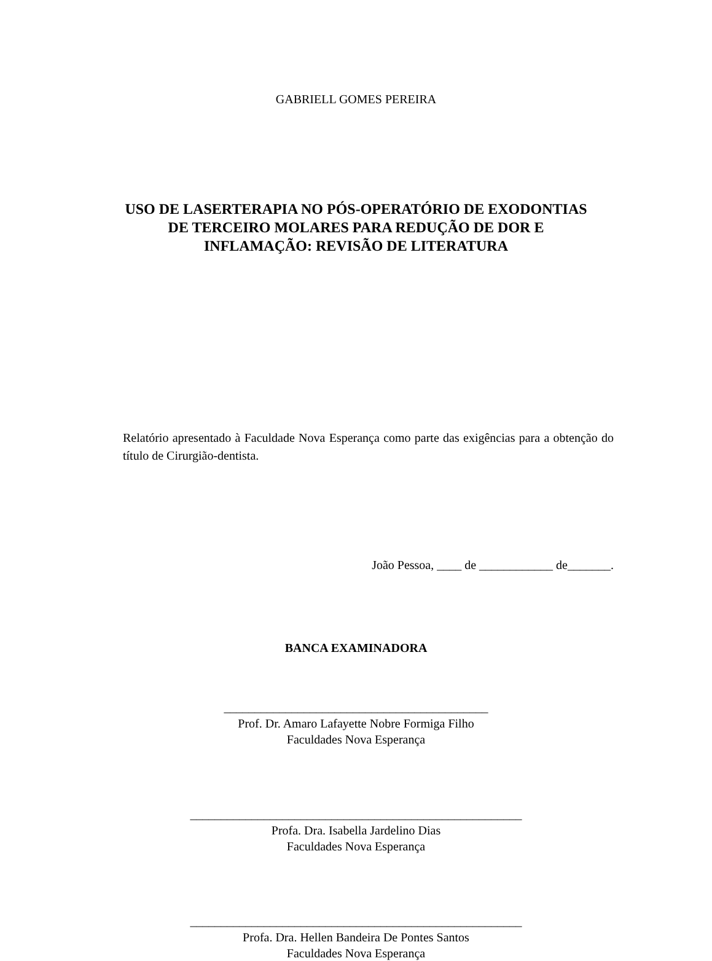GABRIELL GOMES PEREIRA
USO DE LASERTERAPIA NO PÓS-OPERATÓRIO DE EXODONTIAS
DE TERCEIRO MOLARES PARA REDUÇÃO DE DOR E
INFLAMAÇÃO: REVISÃO DE LITERATURA
Relatório apresentado à Faculdade Nova Esperança como parte das exigências para a obtenção do título de Cirurgião-dentista.
João Pessoa, ____ de ____________ de_______.
BANCA EXAMINADORA
___________________________________________
Prof. Dr. Amaro Lafayette Nobre Formiga Filho
Faculdades Nova Esperança
______________________________________________________
Profa. Dra. Isabella Jardelino Dias
Faculdades Nova Esperança
______________________________________________________
Profa. Dra. Hellen Bandeira De Pontes Santos
Faculdades Nova Esperança